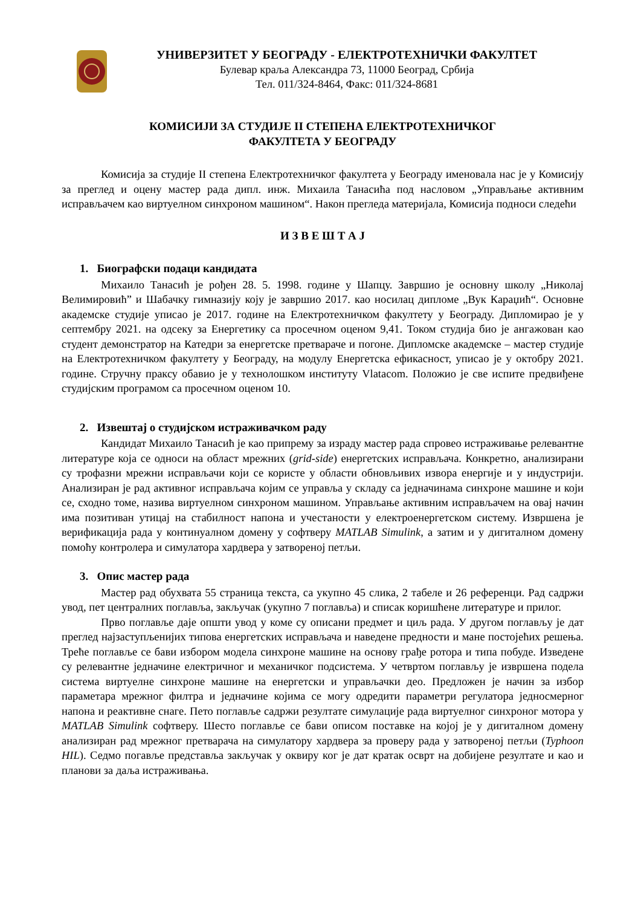УНИВЕРЗИТЕТ У БЕОГРАДУ - ЕЛЕКТРОТЕХНИЧКИ ФАКУЛТЕТ
Булевар краља Александра 73, 11000 Београд, Србија
Тел. 011/324-8464, Факс: 011/324-8681
КОМИСИЈИ ЗА СТУДИЈЕ II СТЕПЕНА ЕЛЕКТРОТЕХНИЧКОГ
ФАКУЛТЕТА У БЕОГРАДУ
Комисија за студије II степена Електротехничког факултета у Београду именовала нас је у Комисију за преглед и оцену мастер рада дипл. инж. Михаила Танасића под насловом „Управљање активним исправљачем као виртуелном синхроном машином“. Након прегледа материјала, Комисија подноси следећи
И З В Е Ш Т А Ј
1. Биографски подаци кандидата
Михаило Танасић је рођен 28. 5. 1998. године у Шапцу. Завршио је основну школу „Николај Велимировић” и Шабачку гимназију коју је завршио 2017. као носилац дипломе „Вук Караџић“. Основне академске студије уписао је 2017. године на Електротехничком факултету у Београду. Дипломирао је у септембру 2021. на одсеку за Енергетику са просечном оценом 9,41. Током студија био је ангажован као студент демонстратор на Катедри за енергетске претвараче и погоне. Дипломске академске – мастер студије на Електротехничком факултету у Београду, на модулу Енергетска ефикасност, уписао је у октобру 2021. године. Стручну праксу обавио је у технолошком институту Vlatacom. Положио је све испите предвиђене студијским програмом са просечном оценом 10.
2. Извештај о студијском истраживачком раду
Кандидат Михаило Танасић је као припрему за израду мастер рада спровео истраживање релевантне литературе која се односи на област мрежних (grid-side) енергетских исправљача. Конкретно, анализирани су трофазни мрежни исправљачи који се користе у области обновљивих извора енергије и у индустрији. Анализиран је рад активног исправљача којим се управља у складу са једначинама синхроне машине и који се, сходно томе, назива виртуелном синхроном машином. Управљање активним исправљачем на овај начин има позитиван утицај на стабилност напона и учестаности у електроенергетском систему. Извршена је верификација рада у континуалном домену у софтверу MATLAB Simulink, а затим и у дигиталном домену помоћу контролера и симулатора хардвера у затвореној петљи.
3. Опис мастер рада
Мастер рад обухвата 55 страница текста, са укупно 45 слика, 2 табеле и 26 референци. Рад садржи увод, пет централних поглавља, закључак (укупно 7 поглавља) и списак коришћене литературе и прилог.
Прво поглавље даје општи увод у коме су описани предмет и циљ рада. У другом поглављу је дат преглед најзаступљенијих типова енергетских исправљача и наведене предности и мане постојећих решења. Треће поглавље се бави избором модела синхроне машине на основу грађе ротора и типа побуде. Изведене су релевантне једначине електричног и механичког подсистема. У четвртом поглављу је извршена подела система виртуелне синхроне машине на енергетски и управљачки део. Предложен је начин за избор параметара мрежног филтра и једначине којима се могу одредити параметри регулатора једносмерног напона и реактивне снаге. Пето поглавље садржи резултате симулације рада виртуелног синхроног мотора у MATLAB Simulink софтверу. Шесто поглавље се бави описом поставке на којој је у дигиталном домену анализиран рад мрежног претварача на симулатору хардвера за проверу рада у затвореној петљи (Typhoon HIL). Седмо погавље представља закључак у оквиру ког је дат кратак осврт на добијене резултате и као и планови за даља истраживања.